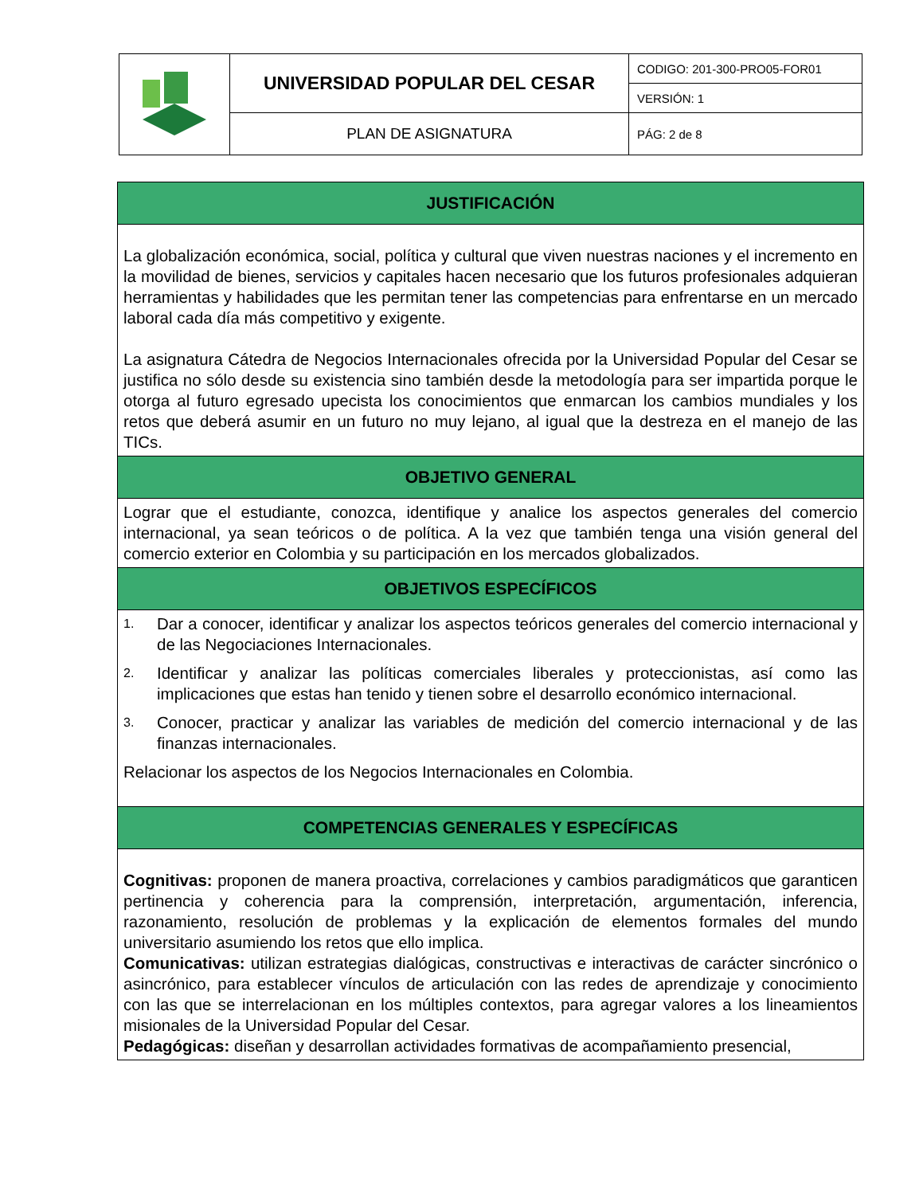| | UNIVERSIDAD POPULAR DEL CESAR | CODIGO: 201-300-PRO05-FOR01 |
| | | VERSIÓN: 1 |
| | PLAN DE ASIGNATURA | PÁG: 2 de 8 |
| JUSTIFICACIÓN |
| --- |
| La globalización económica, social, política y cultural que viven nuestras naciones y el incremento en la movilidad de bienes, servicios y capitales hacen necesario que los futuros profesionales adquieran herramientas y habilidades que les permitan tener las competencias para enfrentarse en un mercado laboral cada día más competitivo y exigente. La asignatura Cátedra de Negocios Internacionales ofrecida por la Universidad Popular del Cesar se justifica no sólo desde su existencia sino también desde la metodología para ser impartida porque le otorga al futuro egresado upecista los conocimientos que enmarcan los cambios mundiales y los retos que deberá asumir en un futuro no muy lejano, al igual que la destreza en el manejo de las TICs. |
| OBJETIVO GENERAL |
| Lograr que el estudiante, conozca, identifique y analice los aspectos generales del comercio internacional, ya sean teóricos o de política. A la vez que también tenga una visión general del comercio exterior en Colombia y su participación en los mercados globalizados. |
| OBJETIVOS ESPECÍFICOS |
| 1. Dar a conocer, identificar y analizar los aspectos teóricos generales del comercio internacional y de las Negociaciones Internacionales. 2. Identificar y analizar las políticas comerciales liberales y proteccionistas, así como las implicaciones que estas han tenido y tienen sobre el desarrollo económico internacional. 3. Conocer, practicar y analizar las variables de medición del comercio internacional y de las finanzas internacionales. Relacionar los aspectos de los Negocios Internacionales en Colombia. |
| COMPETENCIAS GENERALES Y ESPECÍFICAS |
| Cognitivas: proponen de manera proactiva, correlaciones y cambios paradigmáticos que garanticen pertinencia y coherencia para la comprensión, interpretación, argumentación, inferencia, razonamiento, resolución de problemas y la explicación de elementos formales del mundo universitario asumiendo los retos que ello implica. Comunicativas: utilizan estrategias dialógicas, constructivas e interactivas de carácter sincrónico o asincrónico, para establecer vínculos de articulación con las redes de aprendizaje y conocimiento con las que se interrelacionan en los múltiples contextos, para agregar valores a los lineamientos misionales de la Universidad Popular del Cesar. Pedagógicas: diseñan y desarrollan actividades formativas de acompañamiento presencial, |